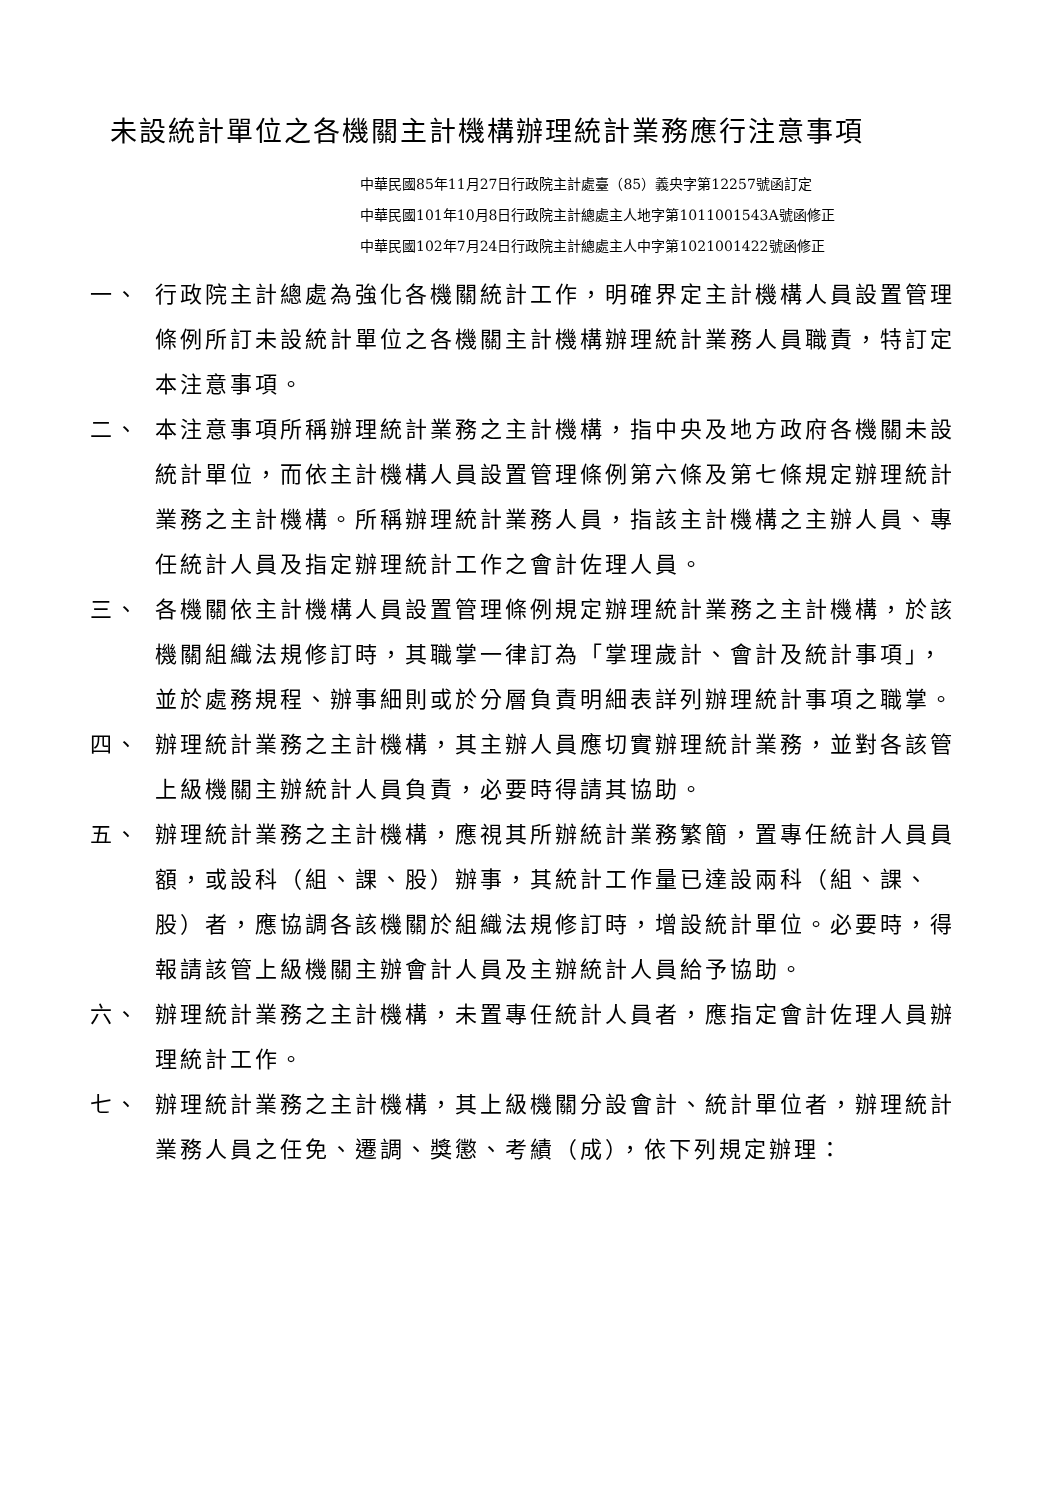未設統計單位之各機關主計機構辦理統計業務應行注意事項
中華民國85年11月27日行政院主計處臺（85）義央字第12257號函訂定
中華民國101年10月8日行政院主計總處主人地字第1011001543A號函修正
中華民國102年7月24日行政院主計總處主人中字第1021001422號函修正
一、 行政院主計總處為強化各機關統計工作，明確界定主計機構人員設置管理條例所訂未設統計單位之各機關主計機構辦理統計業務人員職責，特訂定本注意事項。
二、 本注意事項所稱辦理統計業務之主計機構，指中央及地方政府各機關未設統計單位，而依主計機構人員設置管理條例第六條及第七條規定辦理統計業務之主計機構。所稱辦理統計業務人員，指該主計機構之主辦人員、專任統計人員及指定辦理統計工作之會計佐理人員。
三、 各機關依主計機構人員設置管理條例規定辦理統計業務之主計機構，於該機關組織法規修訂時，其職掌一律訂為「掌理歲計、會計及統計事項」，並於處務規程、辦事細則或於分層負責明細表詳列辦理統計事項之職掌。
四、 辦理統計業務之主計機構，其主辦人員應切實辦理統計業務，並對各該管上級機關主辦統計人員負責，必要時得請其協助。
五、 辦理統計業務之主計機構，應視其所辦統計業務繁簡，置專任統計人員員額，或設科（組、課、股）辦事，其統計工作量已達設兩科（組、課、股）者，應協調各該機關於組織法規修訂時，增設統計單位。必要時，得報請該管上級機關主辦會計人員及主辦統計人員給予協助。
六、 辦理統計業務之主計機構，未置專任統計人員者，應指定會計佐理人員辦理統計工作。
七、 辦理統計業務之主計機構，其上級機關分設會計、統計單位者，辦理統計業務人員之任免、遷調、獎懲、考績（成），依下列規定辦理：